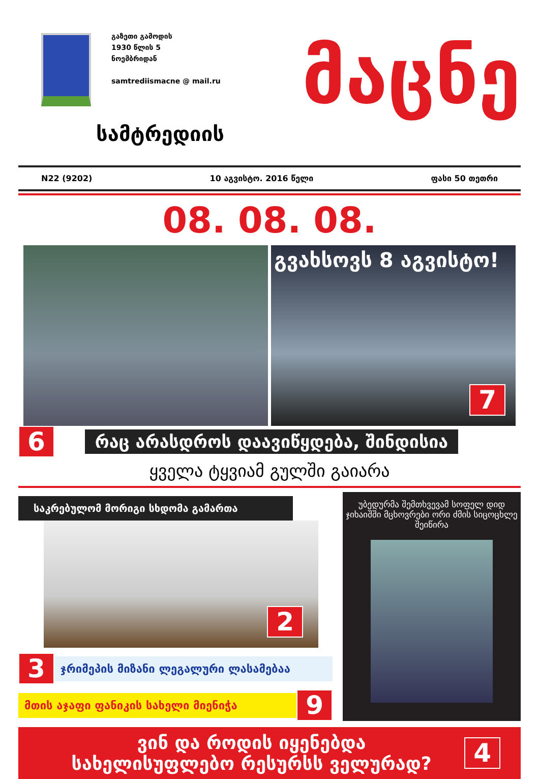გაზეთი გამოდის
1930 წლის 5
ნოემბრიდან
samtrediismacne @ mail.ru
მაცნე
სამტრედიის
N22 (9202) 10 აგვისტო. 2016 წელი ფასი 50 თეთრი
08. 08. 08.
გვახსოვს 8 აგვისტო!
7
6
რაც არასდროს დაავიწყდება, შინდისია
ყველა ტყვიამ გულში გაიარა
საკრებულომ მორიგი სხდომა გამართა
2
3
ჯრიმეპის მიზანი ლეგალური ლასამებაა
მთის აჯაფი ფანიკის სახელი მიენიჭა
9
უბედურმა შემთხვევამ სოფელ დიდ ჯიხაიშში მცხოვრები ორი ძმის სიცოცხლე შეიწირა
ვინ და როდის იყენებდა
სახელისუფლებო რესურსს ველურად?
4